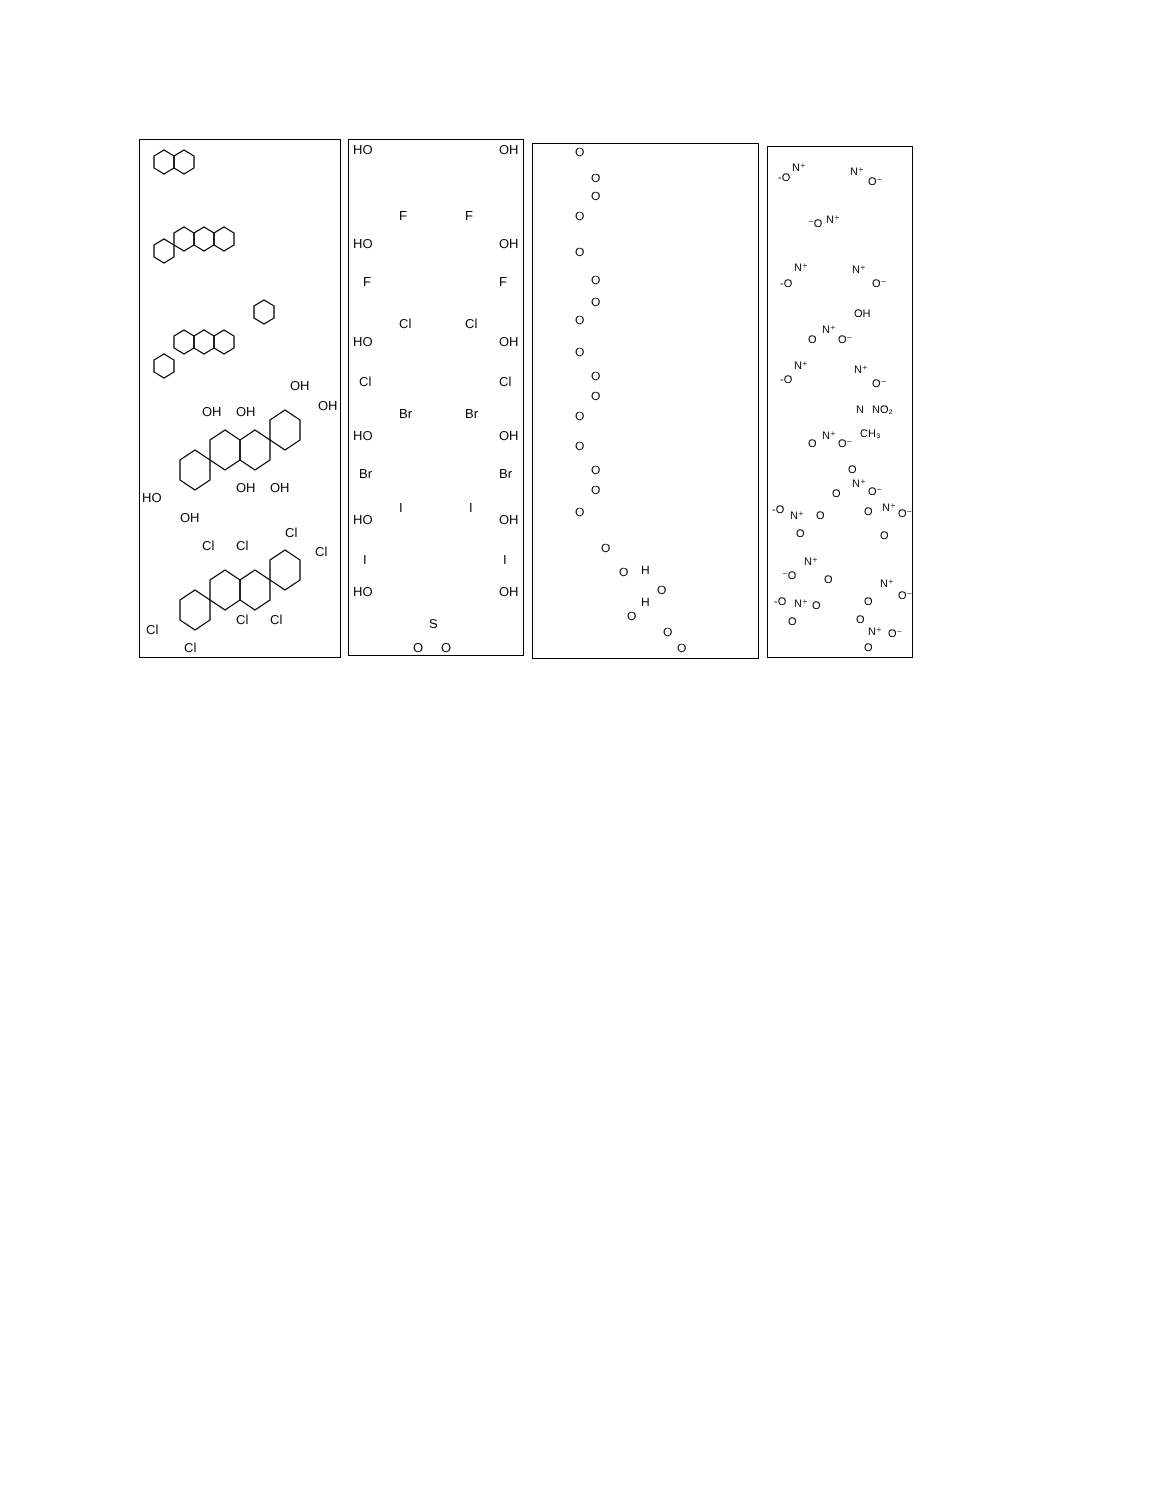OH
OH
OH
OH
HO
OH
OH
OH
Cl
Cl
Cl
Cl
Cl
Cl
Cl
Cl
HO
OH
F
F
HO
OH
F
F
Cl
Cl
HO
OH
Cl
Cl
Br
Br
HO
OH
Br
Br
I
I
HO
OH
I
I
HO
OH
S
O
O
O
O
O
O
O
O
O
O
O
O
O
O
O
O
O
O
O
O
H
O
O
H
O
O
-O
N⁺
N⁺
O⁻
⁻O
N⁺
-O
N⁺
N⁺
O⁻
OH
N⁺
O
O⁻
-O
N⁺
N⁺
O⁻
N
NO₂
CH₃
N⁺
O
O⁻
O
N⁺
O⁻
O
-O
N⁺
O
O
N⁺
O⁻
O
O
N⁺
⁻O
O
N⁺
O⁻
-O
N⁺
O
O
O
N⁺
O⁻
O
O